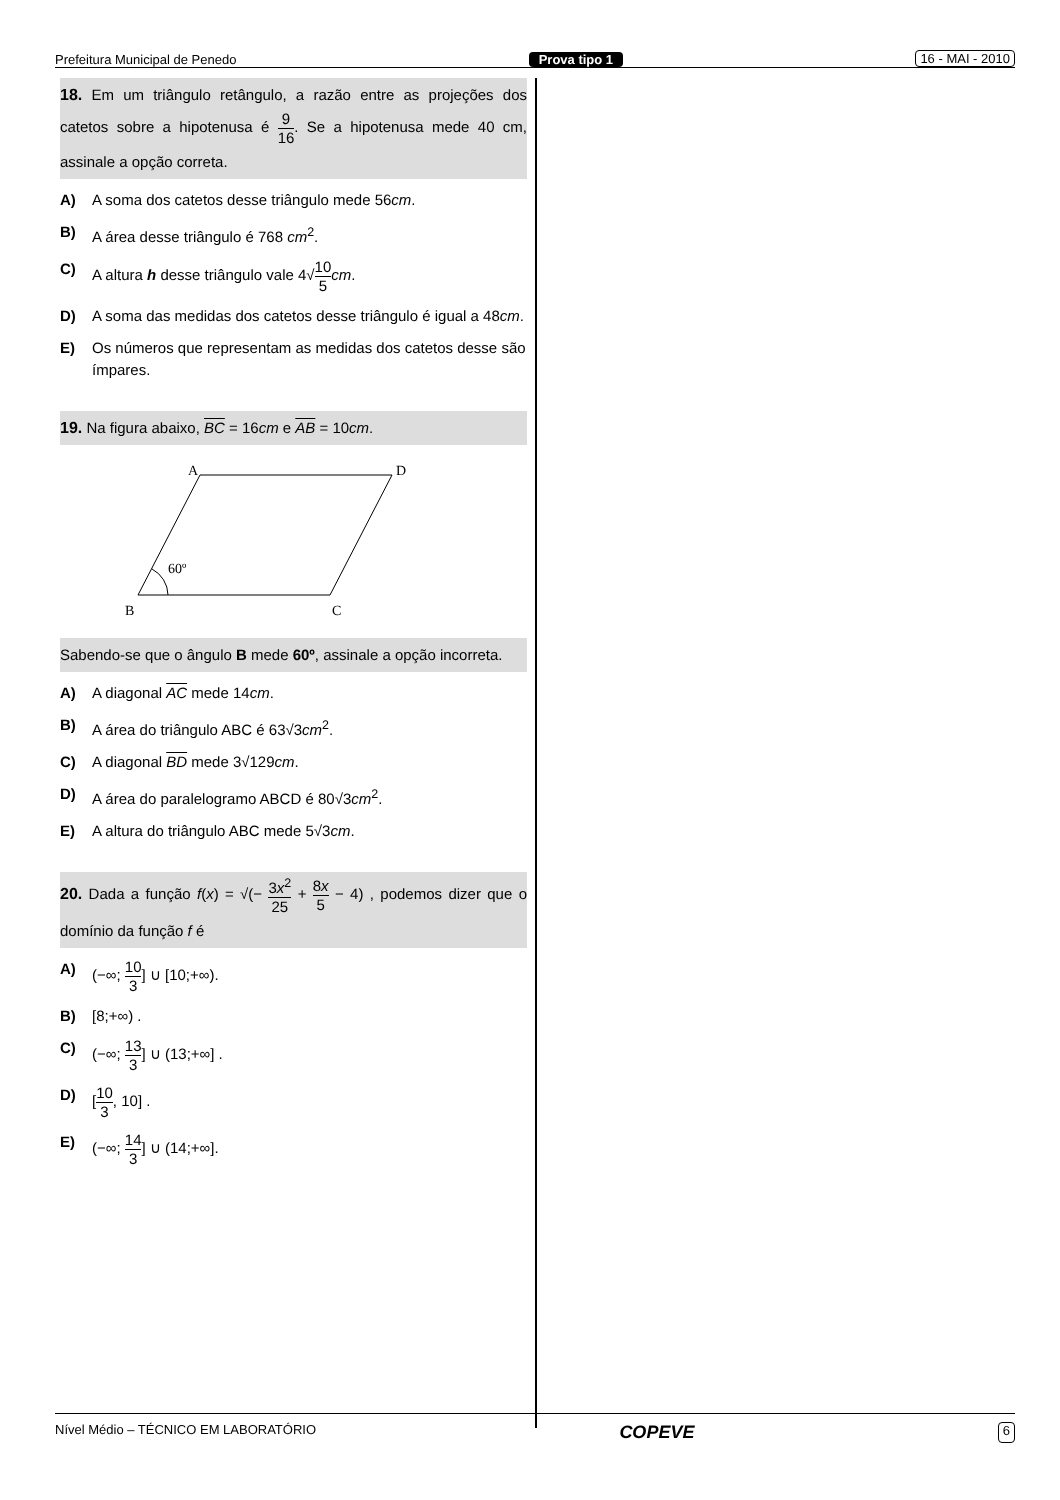Prefeitura Municipal de Penedo Prova tipo 1 16 - MAI - 2010
18. Em um triângulo retângulo, a razão entre as projeções dos catetos sobre a hipotenusa é 9 16. Se a hipotenusa mede 40 cm, assinale a opção correta.
A) A soma dos catetos desse triângulo mede 56cm.
B) A área desse triângulo é 768 cm<sup>2</sup>.
C) A altura h desse triângulo vale 4√10 5 cm.
D) A soma das medidas dos catetos desse triângulo é igual a 48cm.
E) Os números que representam as medidas dos catetos desse são ímpares.
19. Na figura abaixo, BC = 16cm e AB = 10cm.
A
D
B
C
60º
Sabendo-se que o ângulo B mede 60º, assinale a opção incorreta.
A) A diagonal AC mede 14cm.
B) A área do triângulo ABC é 63√3cm<sup>2</sup>.
C) A diagonal BD mede 3√129cm.
D) A área do paralelogramo ABCD é 80√3cm<sup>2</sup>.
E) A altura do triângulo ABC mede 5√3cm.
20. Dada a função f(x) = √(− 3x<sup>2</sup> 25 + 8x 5 − 4) , podemos dizer que o domínio da função f é
A) (−∞; 10 3] ∪ [10;+∞).
B) [8;+∞) .
C) (−∞; 13 3] ∪ (13;+∞] .
D) [10 3, 10] .
E) (−∞; 14 3] ∪ (14;+∞].
Nível Médio – TÉCNICO EM LABORATÓRIO COPEVE 6